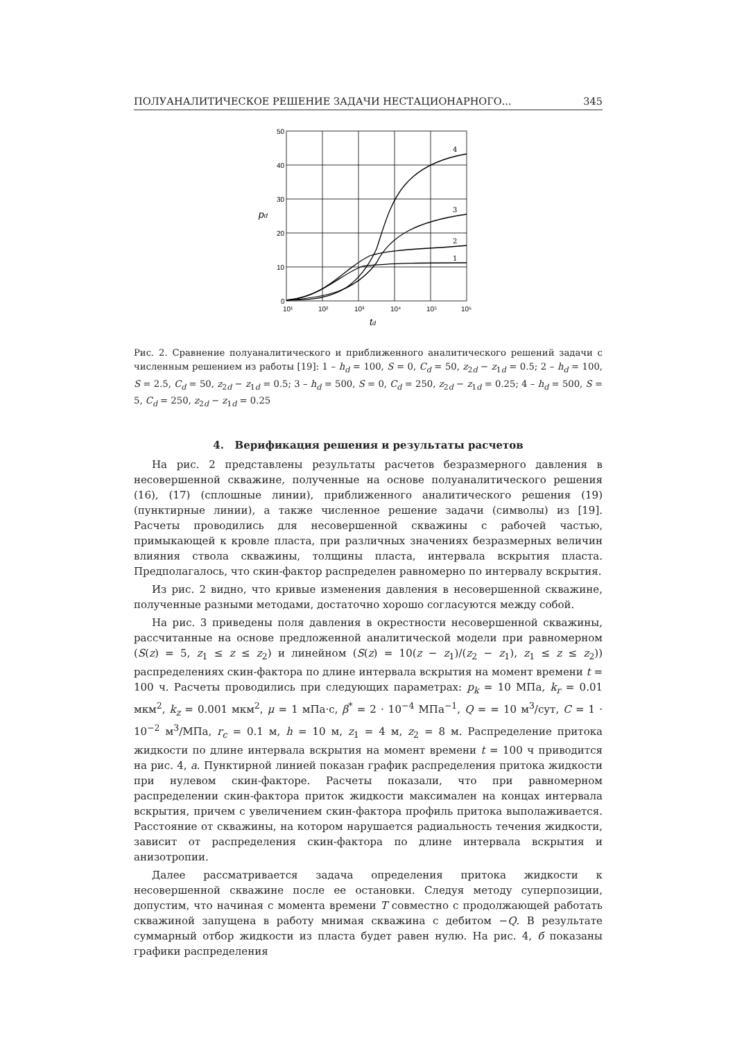ПОЛУАНАЛИТИЧЕСКОЕ РЕШЕНИЕ ЗАДАЧИ НЕСТАЦИОНАРНОГО... 345
50
40
30
20
10
0
10¹
10²
10³
10⁴
10⁵
10⁶
4
3
2
1
pd
td
Рис. 2. Сравнение полуаналитического и приближенного аналитического решений задачи с численным решением из работы [19]: 1 – h<sub>d</sub> = 100, S = 0, C<sub>d</sub> = 50, z<sub>2d</sub> − z<sub>1d</sub> = 0.5; 2 – h<sub>d</sub> = 100, S = 2.5, C<sub>d</sub> = 50, z<sub>2d</sub> − z<sub>1d</sub> = 0.5; 3 – h<sub>d</sub> = 500, S = 0, C<sub>d</sub> = 250, z<sub>2d</sub> − z<sub>1d</sub> = 0.25; 4 – h<sub>d</sub> = 500, S = 5, C<sub>d</sub> = 250, z<sub>2d</sub> − z<sub>1d</sub> = 0.25
4. Верификация решения и результаты расчетов
На рис. 2 представлены результаты расчетов безразмерного давления в несовершенной скважине, полученные на основе полуаналитического решения (16), (17) (сплошные линии), приближенного аналитического решения (19) (пунктирные линии), а также численное решение задачи (символы) из [19]. Расчеты проводились для несовершенной скважины с рабочей частью, примыкающей к кровле пласта, при различных значениях безразмерных величин влияния ствола скважины, толщины пласта, интервала вскрытия пласта. Предполагалось, что скин-фактор распределен равномерно по интервалу вскрытия.
Из рис. 2 видно, что кривые изменения давления в несовершенной скважине, полученные разными методами, достаточно хорошо согласуются между собой.
На рис. 3 приведены поля давления в окрестности несовершенной скважины, рассчитанные на основе предложенной аналитической модели при равномерном (S(z) = 5, z<sub>1</sub> ≤ z ≤ z<sub>2</sub>) и линейном (S(z) = 10(z − z<sub>1</sub>)/(z<sub>2</sub> − z<sub>1</sub>), z<sub>1</sub> ≤ z ≤ z<sub>2</sub>)) распределениях скин-фактора по длине интервала вскрытия на момент времени t = 100 ч. Расчеты проводились при следующих параметрах: p<sub>k</sub> = 10 МПа, k<sub>r</sub> = 0.01 мкм<sup>2</sup>, k<sub>z</sub> = 0.001 мкм<sup>2</sup>, μ = 1 мПа·с, β<sup>*</sup> = 2 · 10<sup>−4</sup> МПа<sup>−1</sup>, Q = = 10 м<sup>3</sup>/сут, C = 1 · 10<sup>−2</sup> м<sup>3</sup>/МПа, r<sub>c</sub> = 0.1 м, h = 10 м, z<sub>1</sub> = 4 м, z<sub>2</sub> = 8 м. Распределение притока жидкости по длине интервала вскрытия на момент времени t = 100 ч приводится на рис. 4, а. Пунктирной линией показан график распределения притока жидкости при нулевом скин-факторе. Расчеты показали, что при равномерном распределении скин-фактора приток жидкости максимален на концах интервала вскрытия, причем с увеличением скин-фактора профиль притока выполаживается. Расстояние от скважины, на котором нарушается радиальность течения жидкости, зависит от распределения скин-фактора по длине интервала вскрытия и анизотропии.
Далее рассматривается задача определения притока жидкости к несовершенной скважине после ее остановки. Следуя методу суперпозиции, допустим, что начиная с момента времени T совместно с продолжающей работать скважиной запущена в работу мнимая скважина с дебитом −Q. В результате суммарный отбор жидкости из пласта будет равен нулю. На рис. 4, б показаны графики распределения